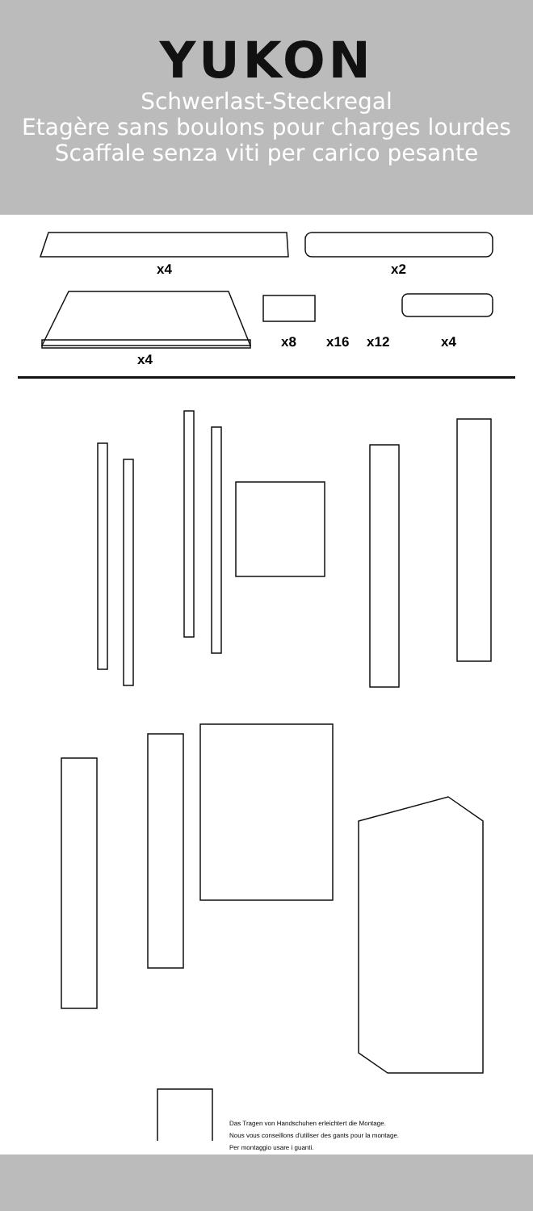YUKON
Schwerlast-Steckregal
Etagère sans boulons pour charges lourdes
Scaffale senza viti per carico pesante
x4 x2
x8 x16 x12 x4
x4
Das Tragen von Handschuhen erleichtert die Montage.
Nous vous conseillons d'utiliser des gants pour la montage.
Per montaggio usare i guanti.